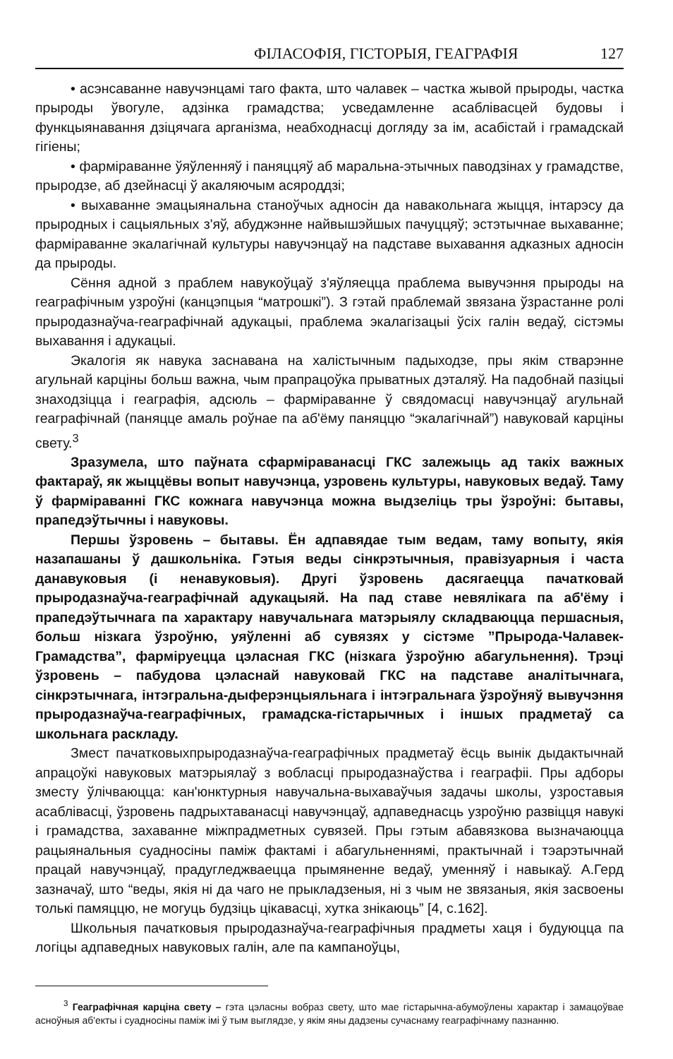ФІЛАСОФІЯ, ГІСТОРЫЯ, ГЕАГРАФІЯ 127
• асэнсаванне навучэнцамі таго факта, што чалавек – частка жывой прыроды, частка прыроды ўвогуле, адзінка грамадства; усведамленне асаблівасцей будовы і функцыянавання дзіцячага арганізма, неабходнасці догляду за ім, асабістай і грамадскай гігіены;
• фарміраванне ўяўленняў і паняццяў аб маральна-этычных паводзінах у грамадстве, прыродзе, аб дзейнасці ў акаляючым асяроддзі;
• выхаванне эмацыянальна станоўчых адносін да навакольнага жыцця, інтарэсу да прыродных і сацыяльных з'яў, абуджэнне найвышэйшых пачуццяў; эстэтычнае выхаванне; фарміраванне экалагічнай культуры навучэнцаў на падставе выхавання адказных адносін да прыроды.
Сёння адной з праблем навукоўцаў з'яўляецца праблема вывучэння прыроды на геаграфічным узроўні (канцэпцыя “матрошкі”). З гэтай праблемай звязана ўзрастанне ролі прыродазнаўча-геаграфічнай адукацыі, праблема экалагізацыі ўсіх галін ведаў, сістэмы выхавання і адукацыі.
Экалогія як навука заснавана на халістычным падыходзе, пры якім стварэнне агульнай карціны больш важна, чым прапрацоўка прыватных дэталяў. На падобнай пазіцыі знаходзіцца і геаграфія, адсюль – фарміраванне ў свядомасці навучэнцаў агульнай геаграфічнай (паняцце амаль роўнае па аб'ёму паняццю “экалагічнай”) навуковай карціны свету.<sup>3</sup>
Зразумела, што паўната сфарміраванасці ГКС залежыць ад такіх важных фактараў, як жыццёвы вопыт навучэнца, узровень культуры, навуковых ведаў. Таму ў фарміраванні ГКС кожнага навучэнца можна выдзеліць тры ўзроўні: бытавы, прапедэўтычны і навуковы.
Першы ўзровень – бытавы. Ён адпавядае тым ведам, таму вопыту, якія назапашаны ў дашкольніка. Гэтыя веды сінкрэтычныя, правізуарныя і часта данавуковыя (і ненавуковыя). Другі ўзровень дасягаецца пачатковай прыродазнаўча-геаграфічнай адукацыяй. На пад ставе невялікага па аб'ёму і прапедэўтычнага па характару навучальнага матэрыялу складваюцца першасныя, больш нізкага ўзроўню, уяўленні аб сувязях у сістэме ”Прырода-Чалавек-Грамадства”, фарміруецца цэласная ГКС (нізкага ўзроўню абагульнення). Трэці ўзровень – пабудова цэласнай навуковай ГКС на падставе аналітычнага, сінкрэтычнага, інтэгральна-дыферэнцыяльнага і інтэгральнага ўзроўняў вывучэння прыродазнаўча-геаграфічных, грамадска-гістарычных і іншых прадметаў са школьнага раскладу.
Змест пачатковыхпрыродазнаўча-геаграфічных прадметаў ёсць вынік дыдактычнай апрацоўкі навуковых матэрыялаў з вобласці прыродазнаўства і геаграфіі. Пры адборы зместу ўлічваюцца: кан'юнктурныя навучальна-выхаваўчыя задачы школы, узроставыя асаблівасці, ўзровень падрыхтаванасці навучэнцаў, адпаведнасць узроўню развіцця навукі і грамадства, захаванне міжпрадметных сувязей. Пры гэтым абавязкова вызначаюцца рацыянальныя суадносіны паміж фактамі і абагульненнямі, практычнай і тэарэтычнай працай навучэнцаў, прадугледжваецца прымяненне ведаў, уменняў і навыкаў. А.Герд зазначаў, што “веды, якія ні да чаго не прыкладзеныя, ні з чым не звязаныя, якія засвоены толькі памяццю, не могуць будзіць цікавасці, хутка знікаюць” [4, с.162].
Школьныя пачатковыя прыродазнаўча-геаграфічныя прадметы хаця і будуюцца па логіцы адпаведных навуковых галін, але па кампаноўцы,
<sup>3</sup> Геаграфічная карціна свету – гэта цэласны вобраз свету, што мае гістарычна-абумоўлены характар і замацоўвае асноўныя аб'екты і суадносіны паміж імі ў тым выглядзе, у якім яны дадзены сучаснаму геаграфічнаму пазнанню.